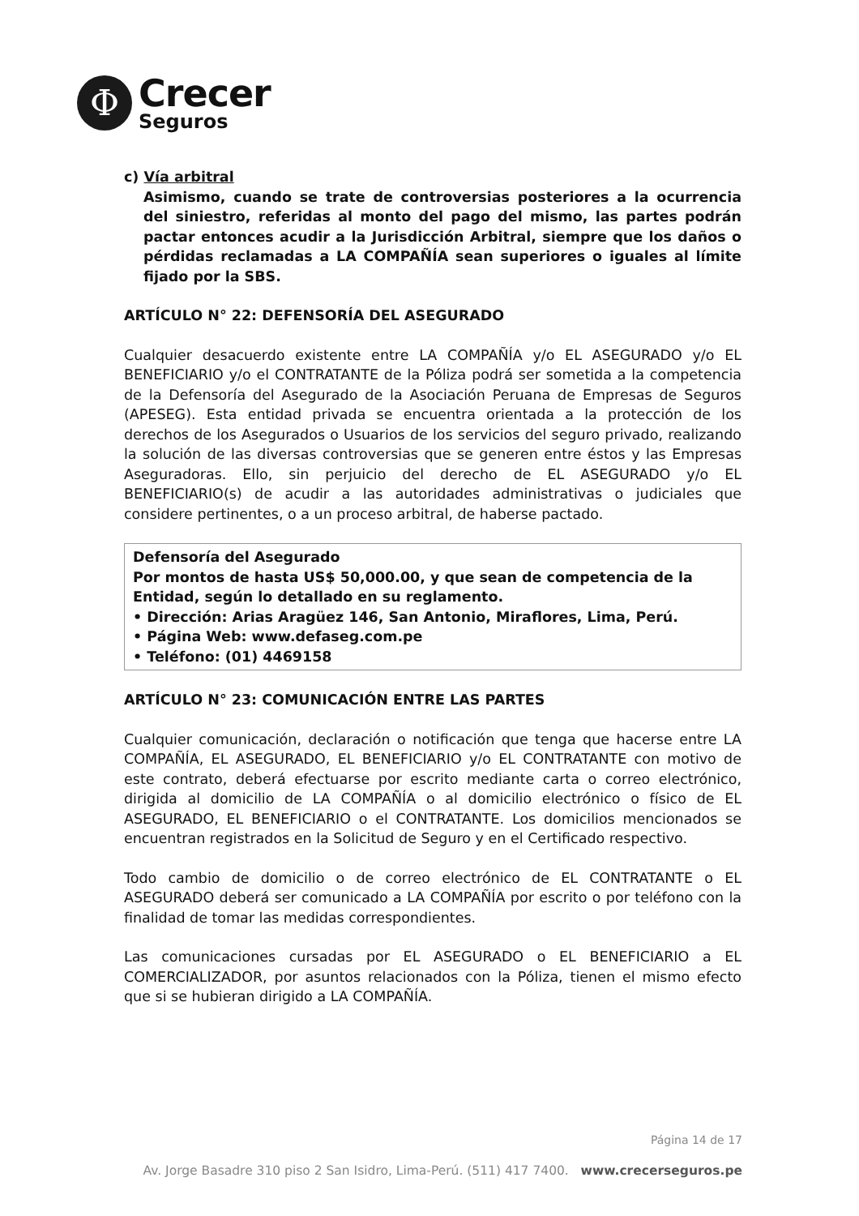Φ
Crecer
Seguros
c) Vía arbitral
Asimismo, cuando se trate de controversias posteriores a la ocurrencia del siniestro, referidas al monto del pago del mismo, las partes podrán pactar entonces acudir a la Jurisdicción Arbitral, siempre que los daños o pérdidas reclamadas a LA COMPAÑÍA sean superiores o iguales al límite fijado por la SBS.
ARTÍCULO N° 22: DEFENSORÍA DEL ASEGURADO
Cualquier desacuerdo existente entre LA COMPAÑÍA y/o EL ASEGURADO y/o EL BENEFICIARIO y/o el CONTRATANTE de la Póliza podrá ser sometida a la competencia de la Defensoría del Asegurado de la Asociación Peruana de Empresas de Seguros (APESEG). Esta entidad privada se encuentra orientada a la protección de los derechos de los Asegurados o Usuarios de los servicios del seguro privado, realizando la solución de las diversas controversias que se generen entre éstos y las Empresas Aseguradoras. Ello, sin perjuicio del derecho de EL ASEGURADO y/o EL BENEFICIARIO(s) de acudir a las autoridades administrativas o judiciales que considere pertinentes, o a un proceso arbitral, de haberse pactado.
Defensoría del Asegurado
Por montos de hasta US$ 50,000.00, y que sean de competencia de la Entidad, según lo detallado en su reglamento.
• Dirección: Arias Aragüez 146, San Antonio, Miraflores, Lima, Perú.
• Página Web: www.defaseg.com.pe
• Teléfono: (01) 4469158
ARTÍCULO N° 23: COMUNICACIÓN ENTRE LAS PARTES
Cualquier comunicación, declaración o notificación que tenga que hacerse entre LA COMPAÑÍA, EL ASEGURADO, EL BENEFICIARIO y/o EL CONTRATANTE con motivo de este contrato, deberá efectuarse por escrito mediante carta o correo electrónico, dirigida al domicilio de LA COMPAÑÍA o al domicilio electrónico o físico de EL ASEGURADO, EL BENEFICIARIO o el CONTRATANTE. Los domicilios mencionados se encuentran registrados en la Solicitud de Seguro y en el Certificado respectivo.
Todo cambio de domicilio o de correo electrónico de EL CONTRATANTE o EL ASEGURADO deberá ser comunicado a LA COMPAÑÍA por escrito o por teléfono con la finalidad de tomar las medidas correspondientes.
Las comunicaciones cursadas por EL ASEGURADO o EL BENEFICIARIO a EL COMERCIALIZADOR, por asuntos relacionados con la Póliza, tienen el mismo efecto que si se hubieran dirigido a LA COMPAÑÍA.
Página 14 de 17
Av. Jorge Basadre 310 piso 2 San Isidro, Lima-Perú. (511) 417 7400. www.crecerseguros.pe